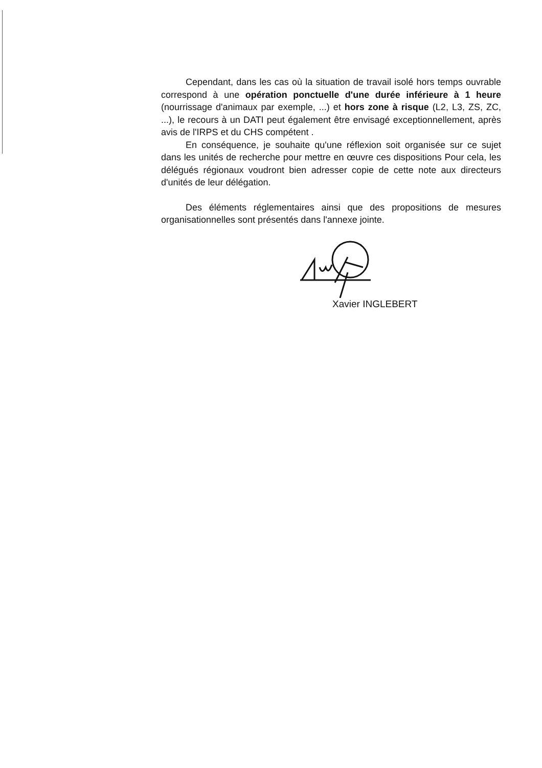Cependant, dans les cas où la situation de travail isolé hors temps ouvrable correspond à une opération ponctuelle d'une durée inférieure à 1 heure (nourrissage d'animaux par exemple, ...) et hors zone à risque (L2, L3, ZS, ZC, ...), le recours à un DATI peut également être envisagé exceptionnellement, après avis de l'IRPS et du CHS compétent .
En conséquence, je souhaite qu'une réflexion soit organisée sur ce sujet dans les unités de recherche pour mettre en œuvre ces dispositions Pour cela, les délégués régionaux voudront bien adresser copie de cette note aux directeurs d'unités de leur délégation.
Des éléments réglementaires ainsi que des propositions de mesures organisationnelles sont présentés dans l'annexe jointe.
Xavier INGLEBERT